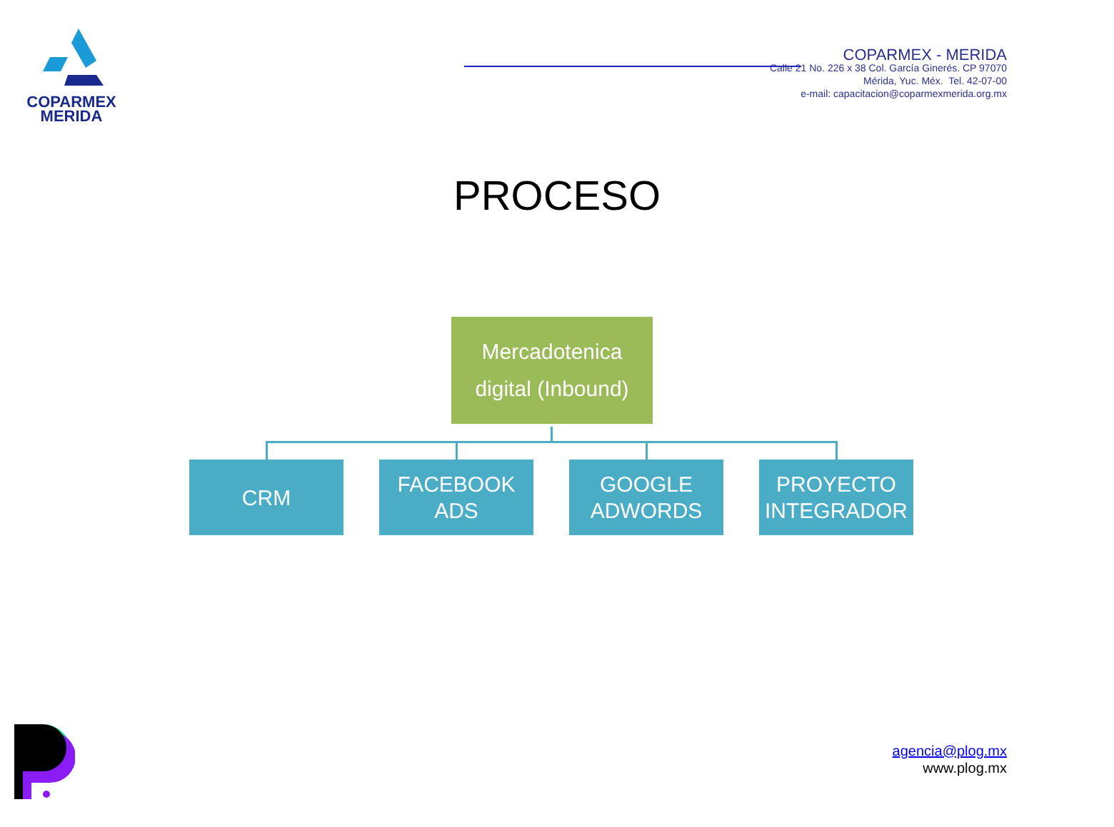COPARMEX
MERIDA
COPARMEX - MERIDA
Calle 21 No. 226 x 38 Col. García Ginerés. CP 97070
Mérida, Yuc. Méx. Tel. 42-07-00
e-mail: capacitacion@coparmexmerida.org.mx
PROCESO
Mercadotenica
digital (Inbound)
CRM FACEBOOK ADS
GOOGLE
ADWORDS
PROYECTO
INTEGRADOR
agencia@plog.mx
www.plog.mx